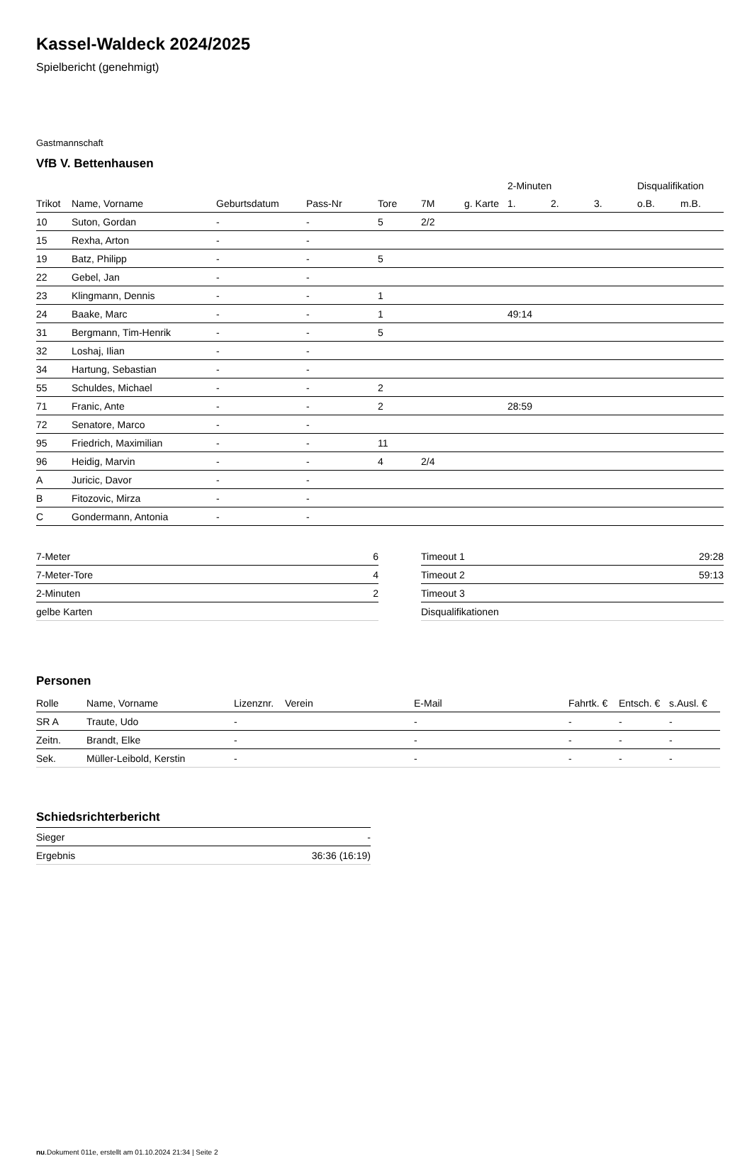Kassel-Waldeck 2024/2025
Spielbericht (genehmigt)
Gastmannschaft
VfB V. Bettenhausen
| | | | | | | | 2-Minuten | | | Disqualifikation | |
| --- | --- | --- | --- | --- | --- | --- | --- | --- | --- | --- | --- |
| Trikot | Name, Vorname | Geburtsdatum | Pass-Nr | Tore | 7M | g. Karte | 1. | 2. | 3. | o.B. | m.B. |
| 10 | Suton, Gordan | - | - | 5 | 2/2 | | | | | | |
| 15 | Rexha, Arton | - | - | | | | | | | | |
| 19 | Batz, Philipp | - | - | 5 | | | | | | | |
| 22 | Gebel, Jan | - | - | | | | | | | | |
| 23 | Klingmann, Dennis | - | - | 1 | | | | | | | |
| 24 | Baake, Marc | - | - | 1 | | | 49:14 | | | | |
| 31 | Bergmann, Tim-Henrik | - | - | 5 | | | | | | | |
| 32 | Loshaj, Ilian | - | - | | | | | | | | |
| 34 | Hartung, Sebastian | - | - | | | | | | | | |
| 55 | Schuldes, Michael | - | - | 2 | | | | | | | |
| 71 | Franic, Ante | - | - | 2 | | | 28:59 | | | | |
| 72 | Senatore, Marco | - | - | | | | | | | | |
| 95 | Friedrich, Maximilian | - | - | 11 | | | | | | | |
| 96 | Heidig, Marvin | - | - | 4 | 2/4 | | | | | | |
| A | Juricic, Davor | - | - | | | | | | | | |
| B | Fitozovic, Mirza | - | - | | | | | | | | |
| C | Gondermann, Antonia | - | - | | | | | | | | |
| 7-Meter | 6 |
| 7-Meter-Tore | 4 |
| 2-Minuten | 2 |
| gelbe Karten | |
| Timeout 1 | 29:28 |
| Timeout 2 | 59:13 |
| Timeout 3 | |
| Disqualifikationen | |
Personen
| Rolle | Name, Vorname | Lizenznr. | Verein | E-Mail | Fahrtk. € | Entsch. € | s.Ausl. € |
| --- | --- | --- | --- | --- | --- | --- | --- |
| SR A | Traute, Udo | - | | - | - | - | - |
| Zeitn. | Brandt, Elke | - | | - | - | - | - |
| Sek. | Müller-Leibold, Kerstin | - | | - | - | - | - |
Schiedsrichterbericht
| Sieger | - |
| Ergebnis | 36:36 (16:19) |
nu.Dokument 011e, erstellt am 01.10.2024 21:34 | Seite 2